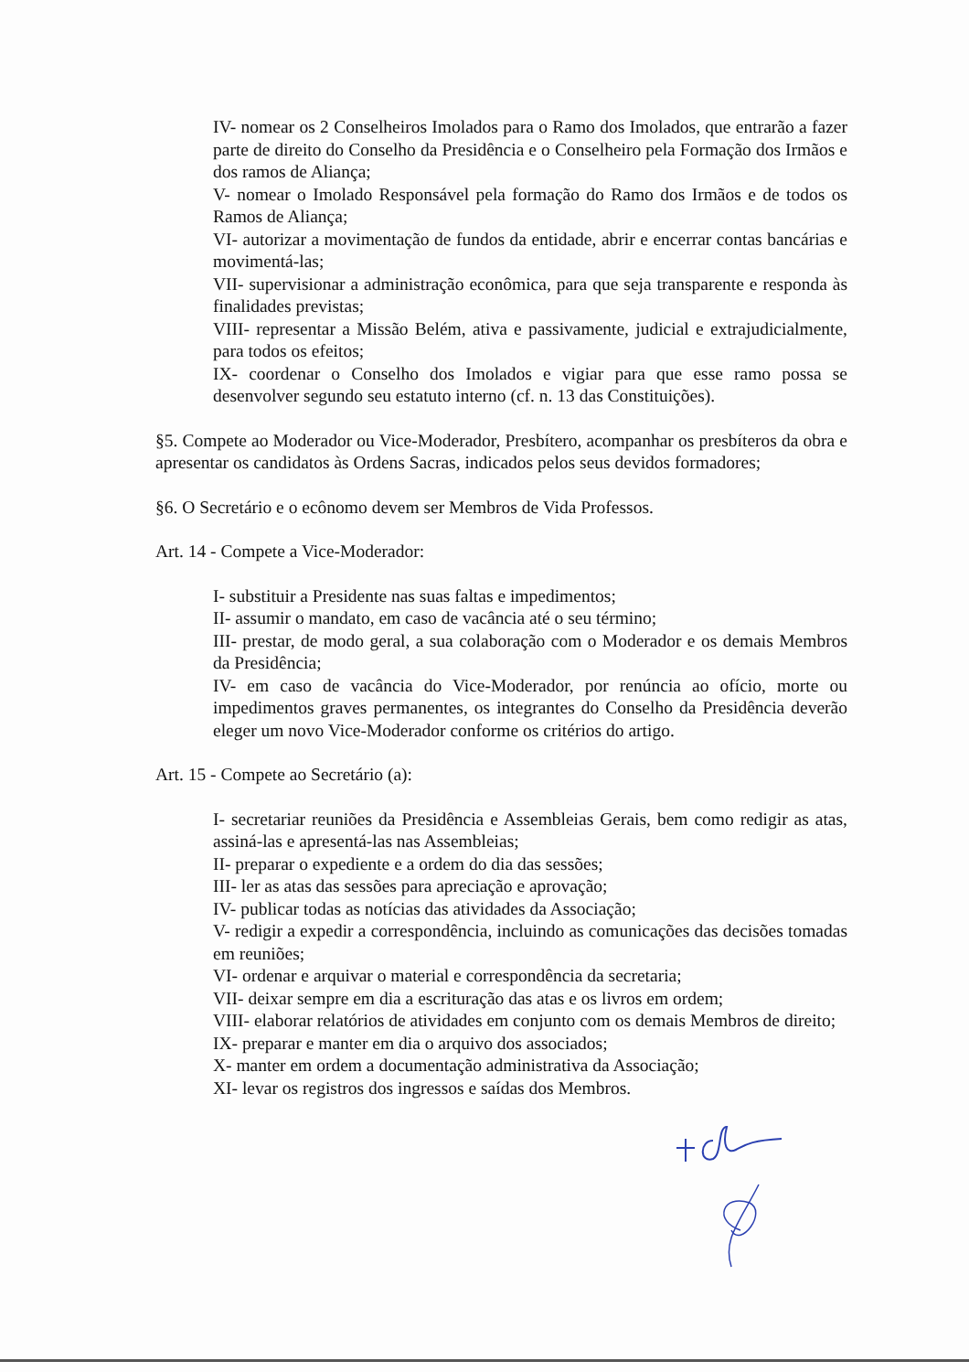IV- nomear os 2 Conselheiros Imolados para o Ramo dos Imolados, que entrarão a fazer parte de direito do Conselho da Presidência e o Conselheiro pela Formação dos Irmãos e dos ramos de Aliança;
V- nomear o Imolado Responsável pela formação do Ramo dos Irmãos e de todos os Ramos de Aliança;
VI- autorizar a movimentação de fundos da entidade, abrir e encerrar contas bancárias e movimentá-las;
VII- supervisionar a administração econômica, para que seja transparente e responda às finalidades previstas;
VIII- representar a Missão Belém, ativa e passivamente, judicial e extrajudicialmente, para todos os efeitos;
IX- coordenar o Conselho dos Imolados e vigiar para que esse ramo possa se desenvolver segundo seu estatuto interno (cf. n. 13 das Constituições).
§5. Compete ao Moderador ou Vice-Moderador, Presbítero, acompanhar os presbíteros da obra e apresentar os candidatos às Ordens Sacras, indicados pelos seus devidos formadores;
§6. O Secretário e o ecônomo devem ser Membros de Vida Professos.
Art. 14 - Compete a Vice-Moderador:
I- substituir a Presidente nas suas faltas e impedimentos;
II- assumir o mandato, em caso de vacância até o seu término;
III- prestar, de modo geral, a sua colaboração com o Moderador e os demais Membros da Presidência;
IV- em caso de vacância do Vice-Moderador, por renúncia ao ofício, morte ou impedimentos graves permanentes, os integrantes do Conselho da Presidência deverão eleger um novo Vice-Moderador conforme os critérios do artigo.
Art. 15 - Compete ao Secretário (a):
I- secretariar reuniões da Presidência e Assembleias Gerais, bem como redigir as atas, assiná-las e apresentá-las nas Assembleias;
II- preparar o expediente e a ordem do dia das sessões;
III- ler as atas das sessões para apreciação e aprovação;
IV- publicar todas as notícias das atividades da Associação;
V- redigir a expedir a correspondência, incluindo as comunicações das decisões tomadas em reuniões;
VI- ordenar e arquivar o material e correspondência da secretaria;
VII- deixar sempre em dia a escrituração das atas e os livros em ordem;
VIII- elaborar relatórios de atividades em conjunto com os demais Membros de direito;
IX- preparar e manter em dia o arquivo dos associados;
X- manter em ordem a documentação administrativa da Associação;
XI- levar os registros dos ingressos e saídas dos Membros.